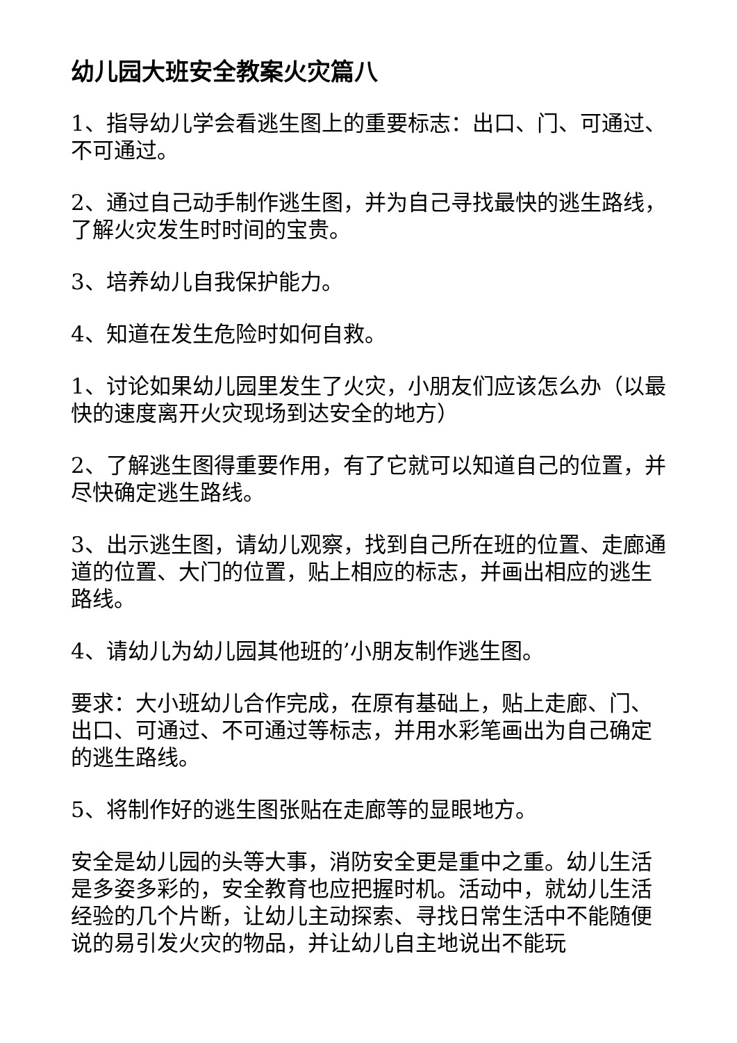幼儿园大班安全教案火灾篇八
1、指导幼儿学会看逃生图上的重要标志：出口、门、可通过、不可通过。
2、通过自己动手制作逃生图，并为自己寻找最快的逃生路线，了解火灾发生时时间的宝贵。
3、培养幼儿自我保护能力。
4、知道在发生危险时如何自救。
1、讨论如果幼儿园里发生了火灾，小朋友们应该怎么办（以最快的速度离开火灾现场到达安全的地方）
2、了解逃生图得重要作用，有了它就可以知道自己的位置，并尽快确定逃生路线。
3、出示逃生图，请幼儿观察，找到自己所在班的位置、走廊通道的位置、大门的位置，贴上相应的标志，并画出相应的逃生路线。
4、请幼儿为幼儿园其他班的’小朋友制作逃生图。
要求：大小班幼儿合作完成，在原有基础上，贴上走廊、门、出口、可通过、不可通过等标志，并用水彩笔画出为自己确定的逃生路线。
5、将制作好的逃生图张贴在走廊等的显眼地方。
安全是幼儿园的头等大事，消防安全更是重中之重。幼儿生活是多姿多彩的，安全教育也应把握时机。活动中，就幼儿生活经验的几个片断，让幼儿主动探索、寻找日常生活中不能随便说的易引发火灾的物品，并让幼儿自主地说出不能玩